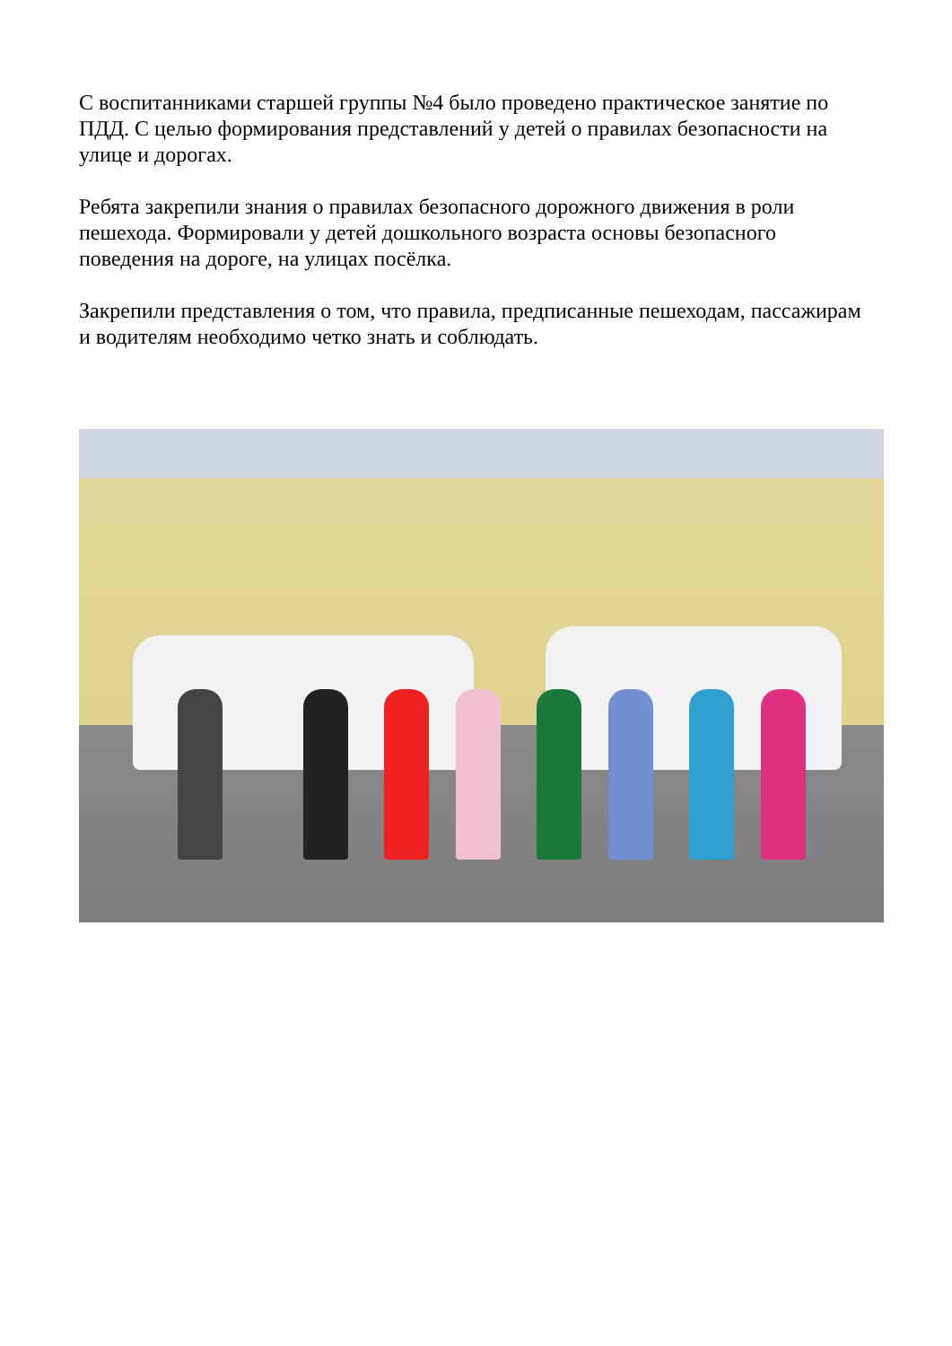С воспитанниками старшей группы №4 было проведено практическое занятие по ПДД. С целью формирования представлений у детей о правилах безопасности на улице и дорогах.
Ребята закрепили знания о правилах безопасного дорожного движения в роли пешехода. Формировали у детей дошкольного возраста основы безопасного поведения на дороге, на улицах посёлка.
Закрепили представления о том, что правила, предписанные пешеходам, пассажирам и водителям необходимо четко знать и соблюдать.